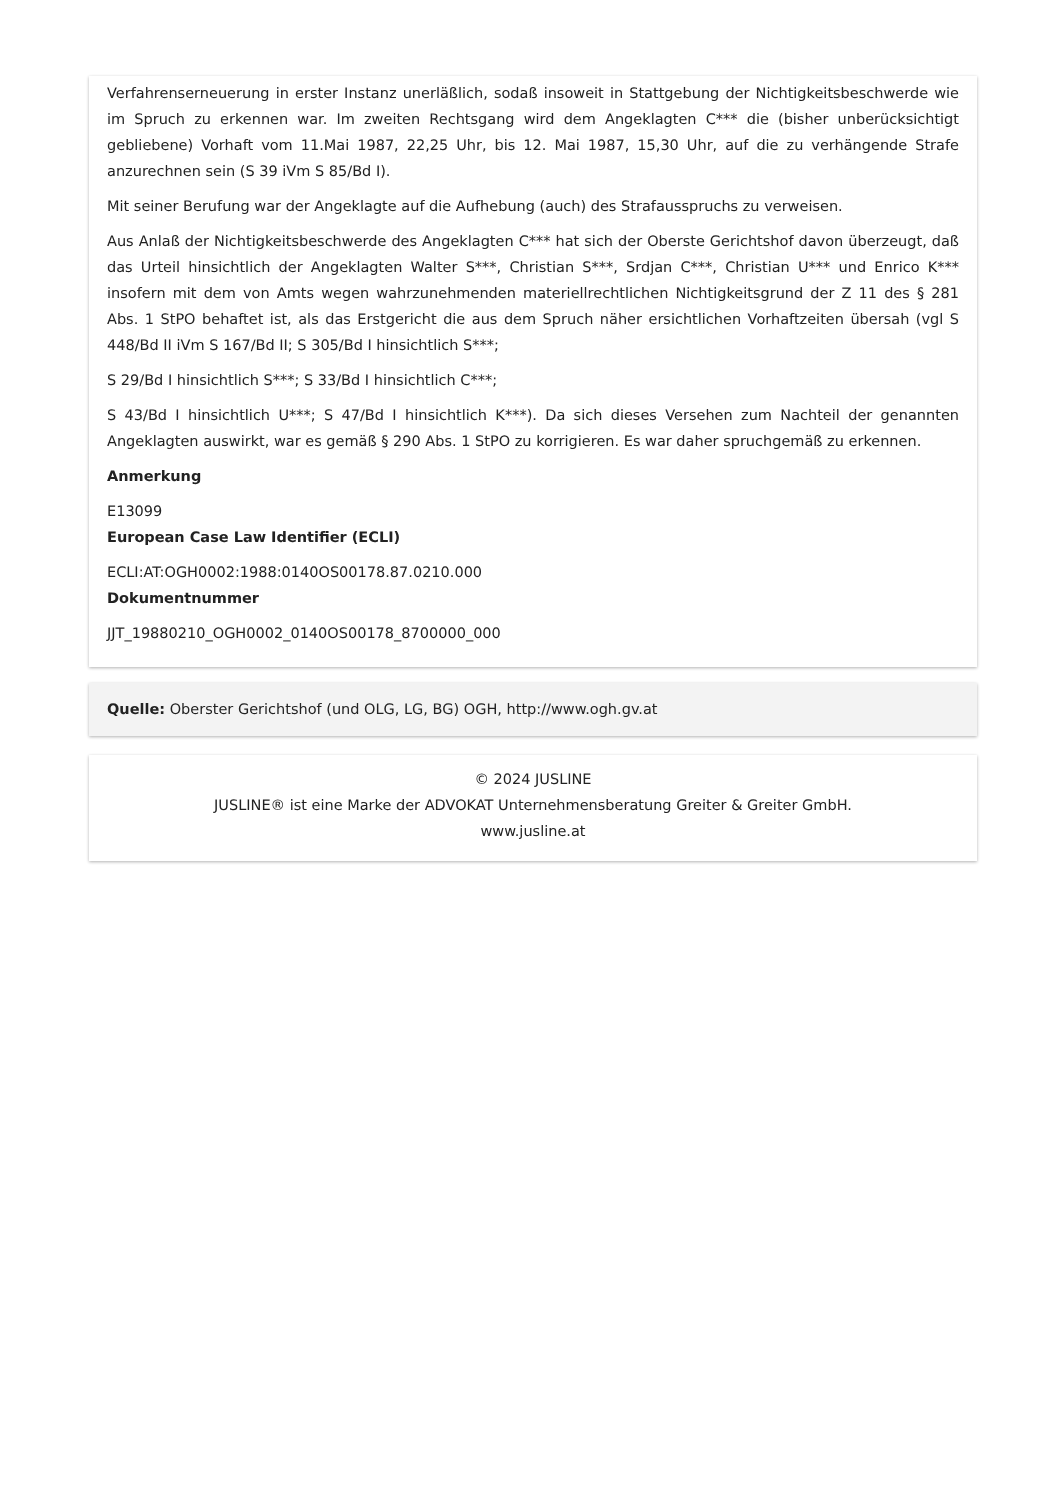Verfahrenserneuerung in erster Instanz unerläßlich, sodaß insoweit in Stattgebung der Nichtigkeitsbeschwerde wie im Spruch zu erkennen war. Im zweiten Rechtsgang wird dem Angeklagten C*** die (bisher unberücksichtigt gebliebene) Vorhaft vom 11.Mai 1987, 22,25 Uhr, bis 12. Mai 1987, 15,30 Uhr, auf die zu verhängende Strafe anzurechnen sein (S 39 iVm S 85/Bd I).
Mit seiner Berufung war der Angeklagte auf die Aufhebung (auch) des Strafausspruchs zu verweisen.
Aus Anlaß der Nichtigkeitsbeschwerde des Angeklagten C*** hat sich der Oberste Gerichtshof davon überzeugt, daß das Urteil hinsichtlich der Angeklagten Walter S***, Christian S***, Srdjan C***, Christian U*** und Enrico K*** insofern mit dem von Amts wegen wahrzunehmenden materiellrechtlichen Nichtigkeitsgrund der Z 11 des § 281 Abs. 1 StPO behaftet ist, als das Erstgericht die aus dem Spruch näher ersichtlichen Vorhaftzeiten übersah (vgl S 448/Bd II iVm S 167/Bd II; S 305/Bd I hinsichtlich S***;
S 29/Bd I hinsichtlich S***; S 33/Bd I hinsichtlich C***;
S 43/Bd I hinsichtlich U***; S 47/Bd I hinsichtlich K***). Da sich dieses Versehen zum Nachteil der genannten Angeklagten auswirkt, war es gemäß § 290 Abs. 1 StPO zu korrigieren. Es war daher spruchgemäß zu erkennen.
Anmerkung
E13099
European Case Law Identifier (ECLI)
ECLI:AT:OGH0002:1988:0140OS00178.87.0210.000
Dokumentnummer
JJT_19880210_OGH0002_0140OS00178_8700000_000
Quelle: Oberster Gerichtshof (und OLG, LG, BG) OGH, http://www.ogh.gv.at
© 2024 JUSLINE
JUSLINE® ist eine Marke der ADVOKAT Unternehmensberatung Greiter & Greiter GmbH.
www.jusline.at